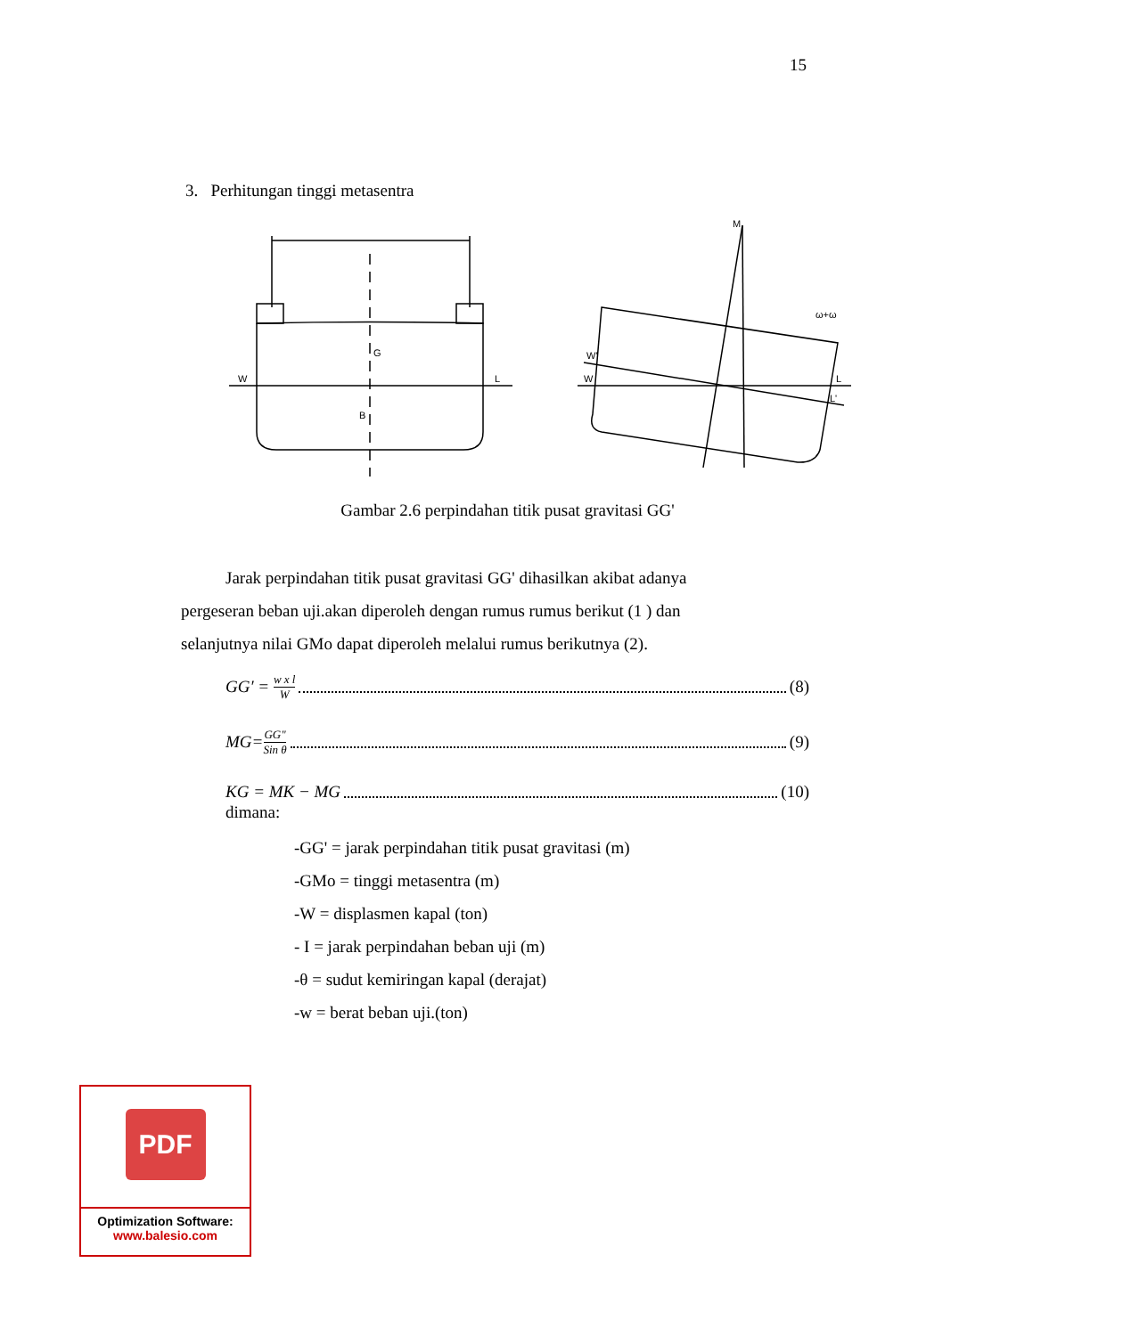15
3. Perhitungan tinggi metasentra
W
L
G
B
W'
W
L
L'
M
ω+ω
Gambar 2.6 perpindahan titik pusat gravitasi GG'
Jarak perpindahan titik pusat gravitasi GG' dihasilkan akibat adanya pergeseran beban uji.akan diperoleh dengan rumus rumus berikut (1 ) dan selanjutnya nilai GMo dapat diperoleh melalui rumus berikutnya (2).
GG′ = w x l W (8)
MG= GG" Sin θ (9)
KG = MK − MG (10)
dimana:
-GG' = jarak perpindahan titik pusat gravitasi (m)
-GMo = tinggi metasentra (m)
-W = displasmen kapal (ton)
- I = jarak perpindahan beban uji (m)
-θ = sudut kemiringan kapal (derajat)
-w = berat beban uji.(ton)
PDF
Optimization Software:
www.balesio.com